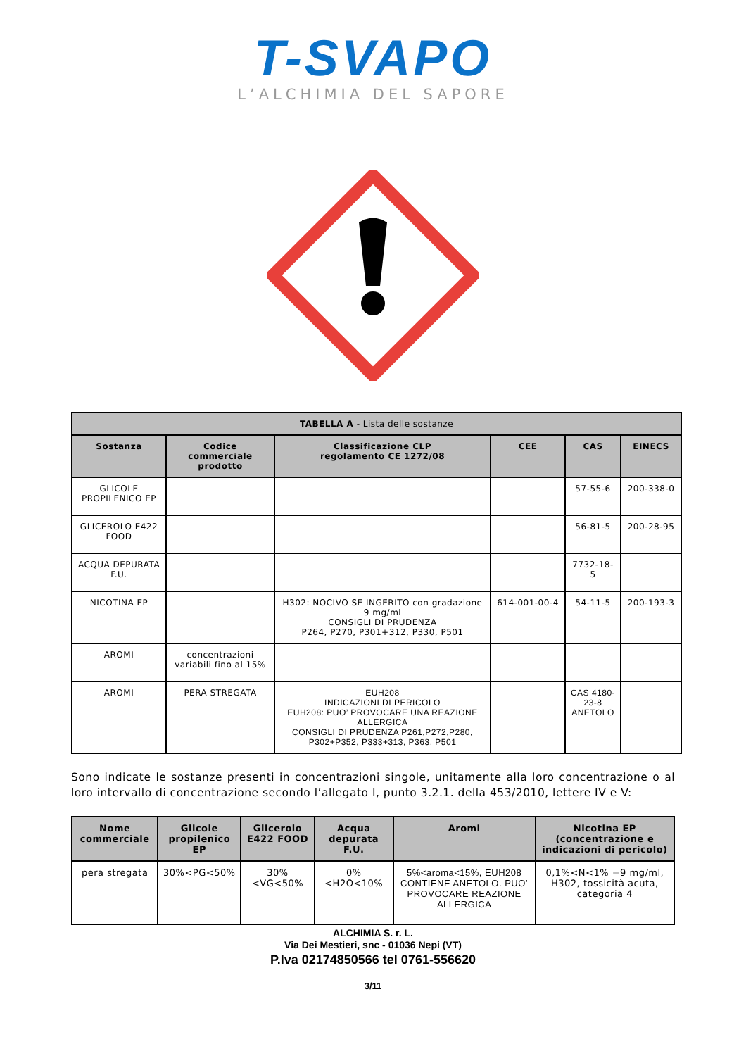T-SVAPO
L’ALCHIMIA DEL SAPORE
| TABELLA A - Lista delle sostanze | | | | | |
| --- | --- | --- | --- | --- | --- |
| Sostanza | Codice commerciale prodotto | Classificazione CLP regolamento CE 1272/08 | CEE | CAS | EINECS |
| GLICOLE PROPILENICO EP | | | | 57-55-6 | 200-338-0 |
| GLICEROLO E422 FOOD | | | | 56-81-5 | 200-28-95 |
| ACQUA DEPURATA F.U. | | | | 7732-18-5 | |
| NICOTINA EP | | H302: NOCIVO SE INGERITO con gradazione 9 mg/ml CONSIGLI DI PRUDENZA P264, P270, P301+312, P330, P501 | 614-001-00-4 | 54-11-5 | 200-193-3 |
| AROMI | concentrazioni variabili fino al 15% | | | | |
| AROMI | PERA STREGATA | EUH208 INDICAZIONI DI PERICOLO EUH208: PUO’ PROVOCARE UNA REAZIONE ALLERGICA CONSIGLI DI PRUDENZA P261,P272,P280, P302+P352, P333+313, P363, P501 | | CAS 4180-23-8 ANETOLO | |
Sono indicate le sostanze presenti in concentrazioni singole, unitamente alla loro concentrazione o al loro intervallo di concentrazione secondo l’allegato I, punto 3.2.1. della 453/2010, lettere IV e V:
| Nome commerciale | Glicole propilenico EP | Glicerolo E422 FOOD | Acqua depurata F.U. | Aromi | Nicotina EP (concentrazione e indicazioni di pericolo) |
| --- | --- | --- | --- | --- | --- |
| pera stregata | 30%<PG<50% | 30%<VG<50% | 0%<H2O<10% | 5%<aroma<15%, EUH208 CONTIENE ANETOLO. PUO’ PROVOCARE REAZIONE ALLERGICA | 0,1%<N<1% =9 mg/ml, H302, tossicità acuta, categoria 4 |
ALCHIMIA S. r. L.
Via Dei Mestieri, snc - 01036 Nepi (VT)
P.Iva 02174850566 tel 0761-556620
3/11